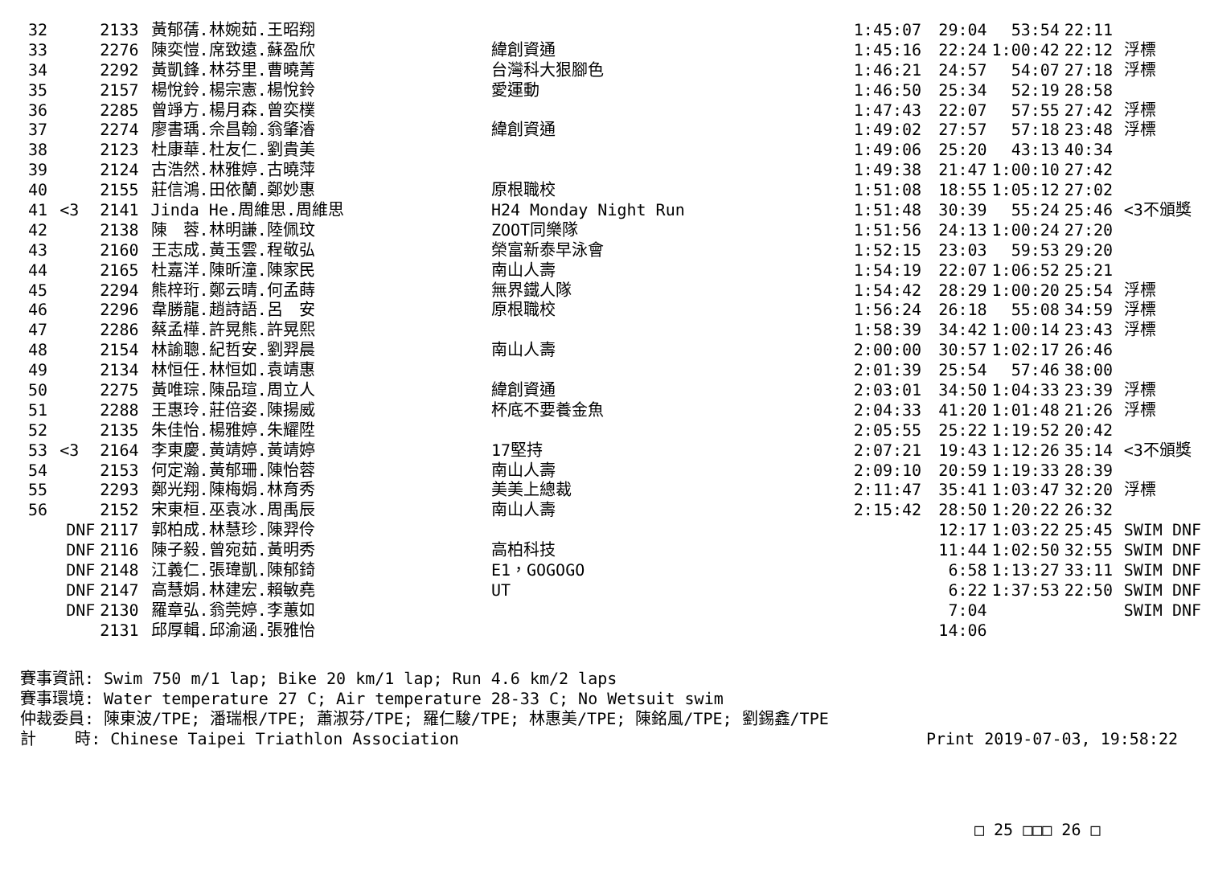| 32 | | 2133 | 黃郁蒨.林婉茹.王昭翔 | | 1:45:07 | 29:04 | 53:54 | 22:11 | |
| 33 | | 2276 | 陳奕愷.席致遠.蘇盈欣 | 緯創資通 | 1:45:16 | 22:24 | 1:00:42 | 22:12 | 浮標 |
| 34 | | 2292 | 黃凱鋒.林芬里.曹曉菁 | 台灣科大狠腳色 | 1:46:21 | 24:57 | 54:07 | 27:18 | 浮標 |
| 35 | | 2157 | 楊悅鈴.楊宗憲.楊悅鈴 | 愛運動 | 1:46:50 | 25:34 | 52:19 | 28:58 | |
| 36 | | 2285 | 曾竫方.楊月森.曾奕樸 | | 1:47:43 | 22:07 | 57:55 | 27:42 | 浮標 |
| 37 | | 2274 | 廖書瑀.佘昌翰.翁肇濬 | 緯創資通 | 1:49:02 | 27:57 | 57:18 | 23:48 | 浮標 |
| 38 | | 2123 | 杜康華.杜友仁.劉貴美 | | 1:49:06 | 25:20 | 43:13 | 40:34 | |
| 39 | | 2124 | 古浩然.林雅婷.古曉萍 | | 1:49:38 | 21:47 | 1:00:10 | 27:42 | |
| 40 | | 2155 | 莊信鴻.田依蘭.鄭妙惠 | 原根職校 | 1:51:08 | 18:55 | 1:05:12 | 27:02 | |
| 41 | <3 | 2141 | Jinda He.周維思.周維思 | H24 Monday Night Run | 1:51:48 | 30:39 | 55:24 | 25:46 | <3不頒獎 |
| 42 | | 2138 | 陳 蓉.林明謙.陸佩玟 | ZOOT同樂隊 | 1:51:56 | 24:13 | 1:00:24 | 27:20 | |
| 43 | | 2160 | 王志成.黃玉雲.程敬弘 | 榮富新泰早泳會 | 1:52:15 | 23:03 | 59:53 | 29:20 | |
| 44 | | 2165 | 杜嘉洋.陳昕潼.陳家民 | 南山人壽 | 1:54:19 | 22:07 | 1:06:52 | 25:21 | |
| 45 | | 2294 | 熊梓珩.鄭云晴.何孟蒔 | 無界鐵人隊 | 1:54:42 | 28:29 | 1:00:20 | 25:54 | 浮標 |
| 46 | | 2296 | 韋勝龍.趙詩語.呂 安 | 原根職校 | 1:56:24 | 26:18 | 55:08 | 34:59 | 浮標 |
| 47 | | 2286 | 蔡孟樺.許晃熊.許晃熙 | | 1:58:39 | 34:42 | 1:00:14 | 23:43 | 浮標 |
| 48 | | 2154 | 林諭聰.紀哲安.劉羿晨 | 南山人壽 | 2:00:00 | 30:57 | 1:02:17 | 26:46 | |
| 49 | | 2134 | 林恒任.林恒如.袁靖惠 | | 2:01:39 | 25:54 | 57:46 | 38:00 | |
| 50 | | 2275 | 黃唯琮.陳品瑄.周立人 | 緯創資通 | 2:03:01 | 34:50 | 1:04:33 | 23:39 | 浮標 |
| 51 | | 2288 | 王惠玲.莊倍姿.陳揚威 | 杯底不要養金魚 | 2:04:33 | 41:20 | 1:01:48 | 21:26 | 浮標 |
| 52 | | 2135 | 朱佳怡.楊雅婷.朱耀陞 | | 2:05:55 | 25:22 | 1:19:52 | 20:42 | |
| 53 | <3 | 2164 | 李東慶.黃靖婷.黃靖婷 | 17堅持 | 2:07:21 | 19:43 | 1:12:26 | 35:14 | <3不頒獎 |
| 54 | | 2153 | 何定瀚.黃郁珊.陳怡蓉 | 南山人壽 | 2:09:10 | 20:59 | 1:19:33 | 28:39 | |
| 55 | | 2293 | 鄭光翔.陳梅娟.林育秀 | 美美上總裁 | 2:11:47 | 35:41 | 1:03:47 | 32:20 | 浮標 |
| 56 | | 2152 | 宋東桓.巫袁冰.周禹辰 | 南山人壽 | 2:15:42 | 28:50 | 1:20:22 | 26:32 | |
| DNF | | 2117 | 郭柏成.林慧珍.陳羿伶 | | | 12:17 | 1:03:22 | 25:45 | SWIM DNF |
| DNF | | 2116 | 陳子毅.曾宛茹.黃明秀 | 高柏科技 | | 11:44 | 1:02:50 | 32:55 | SWIM DNF |
| DNF | | 2148 | 江義仁.張瑋凱.陳郁錡 | E1，GOGOGO | | 6:58 | 1:13:27 | 33:11 | SWIM DNF |
| DNF | | 2147 | 高慧娟.林建宏.賴敏堯 | UT | | 6:22 | 1:37:53 | 22:50 | SWIM DNF |
| DNF | | 2130 | 羅章弘.翁莞婷.李蕙如 | | | 7:04 | | | SWIM DNF |
| | | 2131 | 邱厚輯.邱渝涵.張雅怡 | | | 14:06 | | | |
賽事資訊: Swim 750 m/1 lap; Bike 20 km/1 lap; Run 4.6 km/2 laps 賽事環境: Water temperature 27 C; Air temperature 28-33 C; No Wetsuit swim 仲裁委員: 陳東波/TPE; 潘瑞根/TPE; 蕭淑芬/TPE; 羅仁駿/TPE; 林惠美/TPE; 陳銘風/TPE; 劉錫鑫/TPE
計 時: Chinese Taipei Triathlon Association Print 2019-07-03, 19:58:22
□ 25 □□□ 26 □